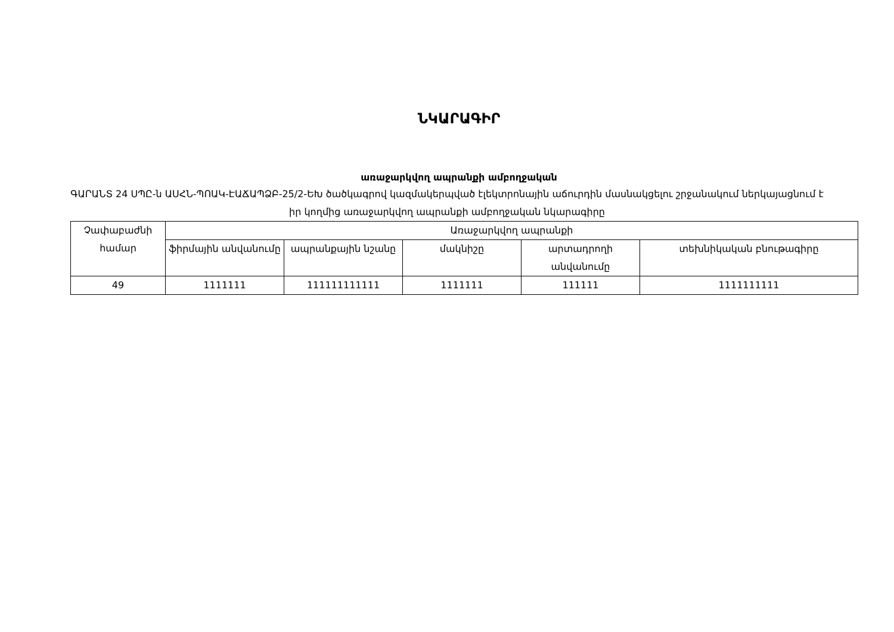ՆԿԱՐԱԳԻՐ
առաջարկվող ապրանքի ամբողջական
ԳԱՐԱՆՏ 24 ՍՊԸ-ն ԱՍՀՆ-ՊՈԱԿ-ԷԱՃԱՊՁԲ-25/2-ԵԽ ծածկագրով կազմակերպված էլեկտրոնային աճուրդին մասնակցելու շրջանակում ներկայացնում է իր կողմից առաջարկվող ապրանքի ամբողջական նկարագիրը
| Չափաբաժնի համար | Առաջարկվող ապրանքի | | | | |
| --- | --- | --- | --- | --- | --- |
| | ֆիրմային անվանումը | ապրանքային նշանը | մակնիշը | արտադրողի անվանումը | տեխնիկական բնութագիրը |
| 49 | 1111111 | 111111111111 | 1111111 | 111111 | 1111111111 |